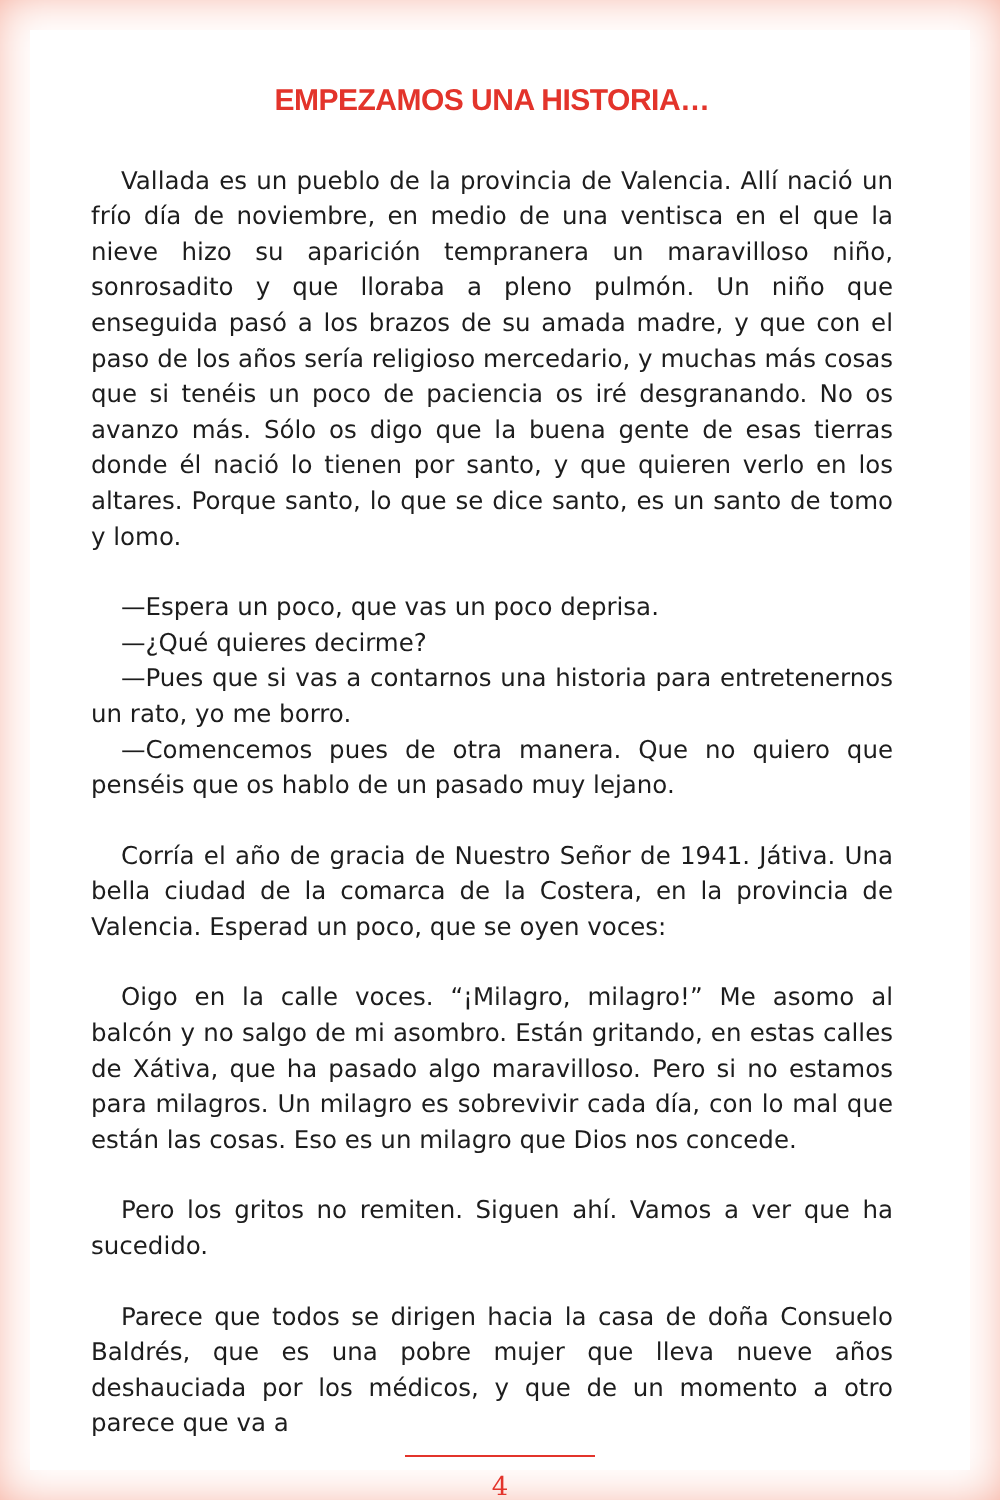EMPEZAMOS UNA HISTORIA…
Vallada es un pueblo de la provincia de Valencia. Allí nació un frío día de noviembre, en medio de una ventisca en el que la nieve hizo su aparición tempranera un maravilloso niño, sonrosadito y que lloraba a pleno pulmón. Un niño que enseguida pasó a los brazos de su amada madre, y que con el paso de los años sería religioso mercedario, y muchas más cosas que si tenéis un poco de paciencia os iré desgranando. No os avanzo más. Sólo os digo que la buena gente de esas tierras donde él nació lo tienen por santo, y que quieren verlo en los altares. Porque santo, lo que se dice santo, es un santo de tomo y lomo.
—Espera un poco, que vas un poco deprisa.
—¿Qué quieres decirme?
—Pues que si vas a contarnos una historia para entretenernos un rato, yo me borro.
—Comencemos pues de otra manera. Que no quiero que penséis que os hablo de un pasado muy lejano.
Corría el año de gracia de Nuestro Señor de 1941. Játiva. Una bella ciudad de la comarca de la Costera, en la provincia de Valencia. Esperad un poco, que se oyen voces:
Oigo en la calle voces. “¡Milagro, milagro!” Me asomo al balcón y no salgo de mi asombro. Están gritando, en estas calles de Xátiva, que ha pasado algo maravilloso. Pero si no estamos para milagros. Un milagro es sobrevivir cada día, con lo mal que están las cosas. Eso es un milagro que Dios nos concede.
Pero los gritos no remiten. Siguen ahí. Vamos a ver que ha sucedido.
Parece que todos se dirigen hacia la casa de doña Consuelo Baldrés, que es una pobre mujer que lleva nueve años deshauciada por los médicos, y que de un momento a otro parece que va a
4